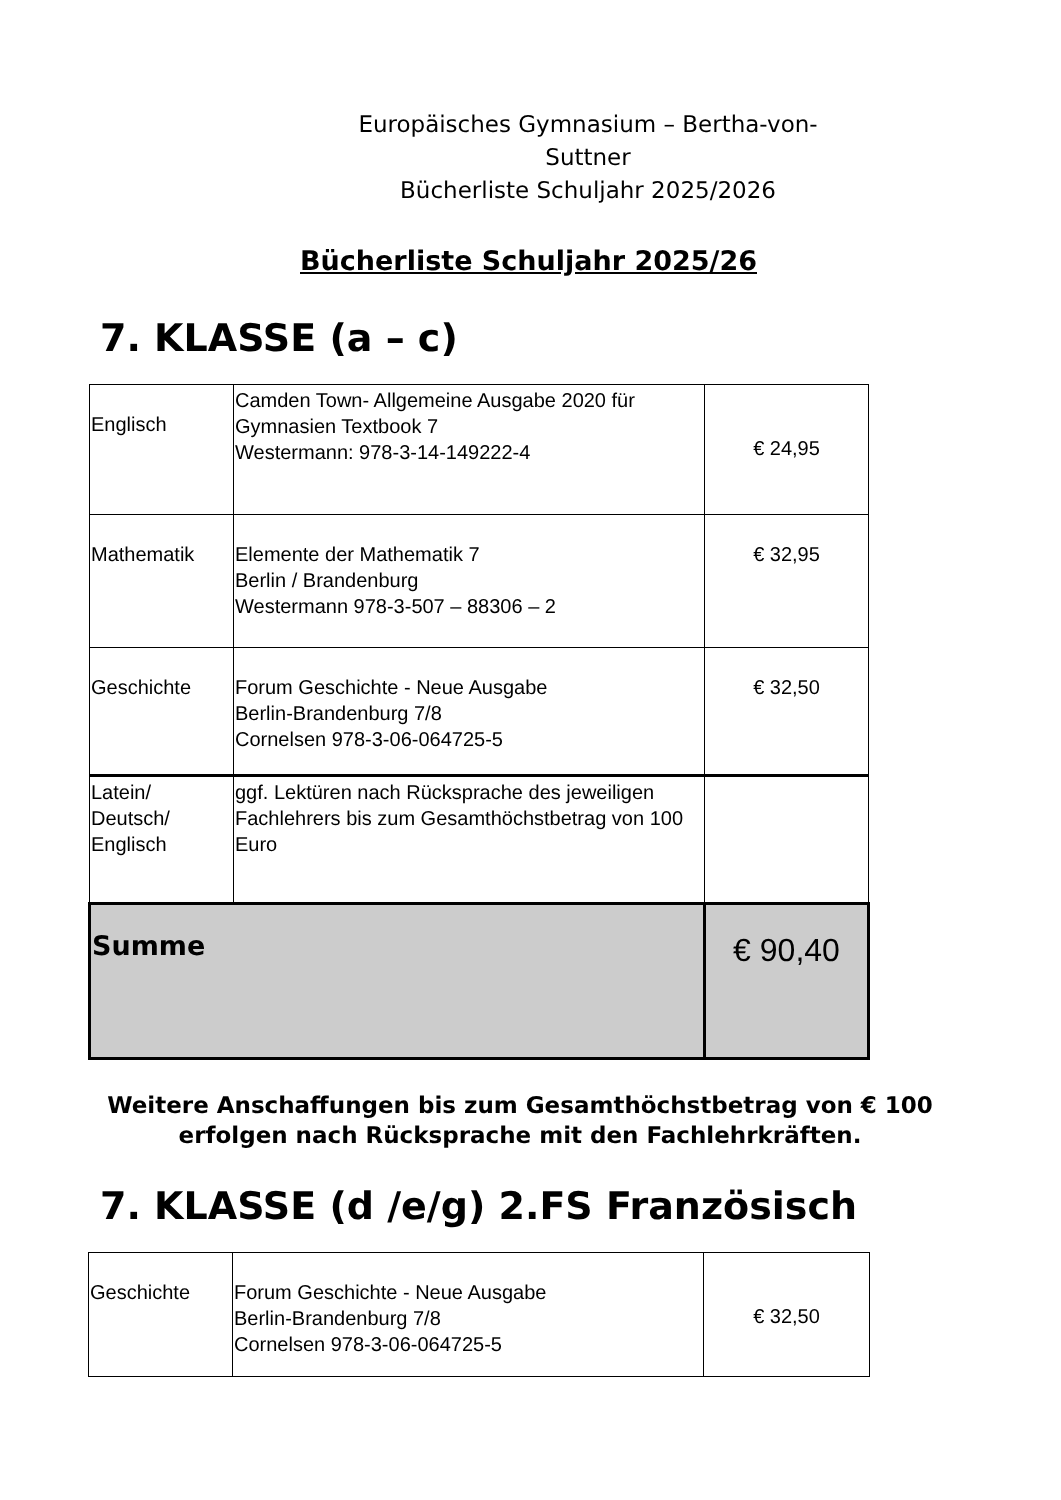Europäisches Gymnasium – Bertha-von-Suttner
Bücherliste Schuljahr 2025/2026
Bücherliste Schuljahr 2025/26
7. KLASSE (a – c)
| Englisch | Camden Town- Allgemeine Ausgabe 2020 für Gymnasien Textbook 7 Westermann: 978-3-14-149222-4 | € 24,95 |
| Mathematik | Elemente der Mathematik 7 Berlin / Brandenburg Westermann 978-3-507 – 88306 – 2 | € 32,95 |
| Geschichte | Forum Geschichte - Neue Ausgabe Berlin-Brandenburg 7/8 Cornelsen 978-3-06-064725-5 | € 32,50 |
| Latein/ Deutsch/ Englisch | ggf. Lektüren nach Rücksprache des jeweiligen Fachlehrers bis zum Gesamthöchstbetrag von 100 Euro | |
| Summe | | € 90,40 |
Weitere Anschaffungen bis zum Gesamthöchstbetrag von € 100
erfolgen nach Rücksprache mit den Fachlehrkräften.
7. KLASSE (d /e/g) 2.FS Französisch
| Geschichte | Forum Geschichte - Neue Ausgabe Berlin-Brandenburg 7/8 Cornelsen 978-3-06-064725-5 | € 32,50 |